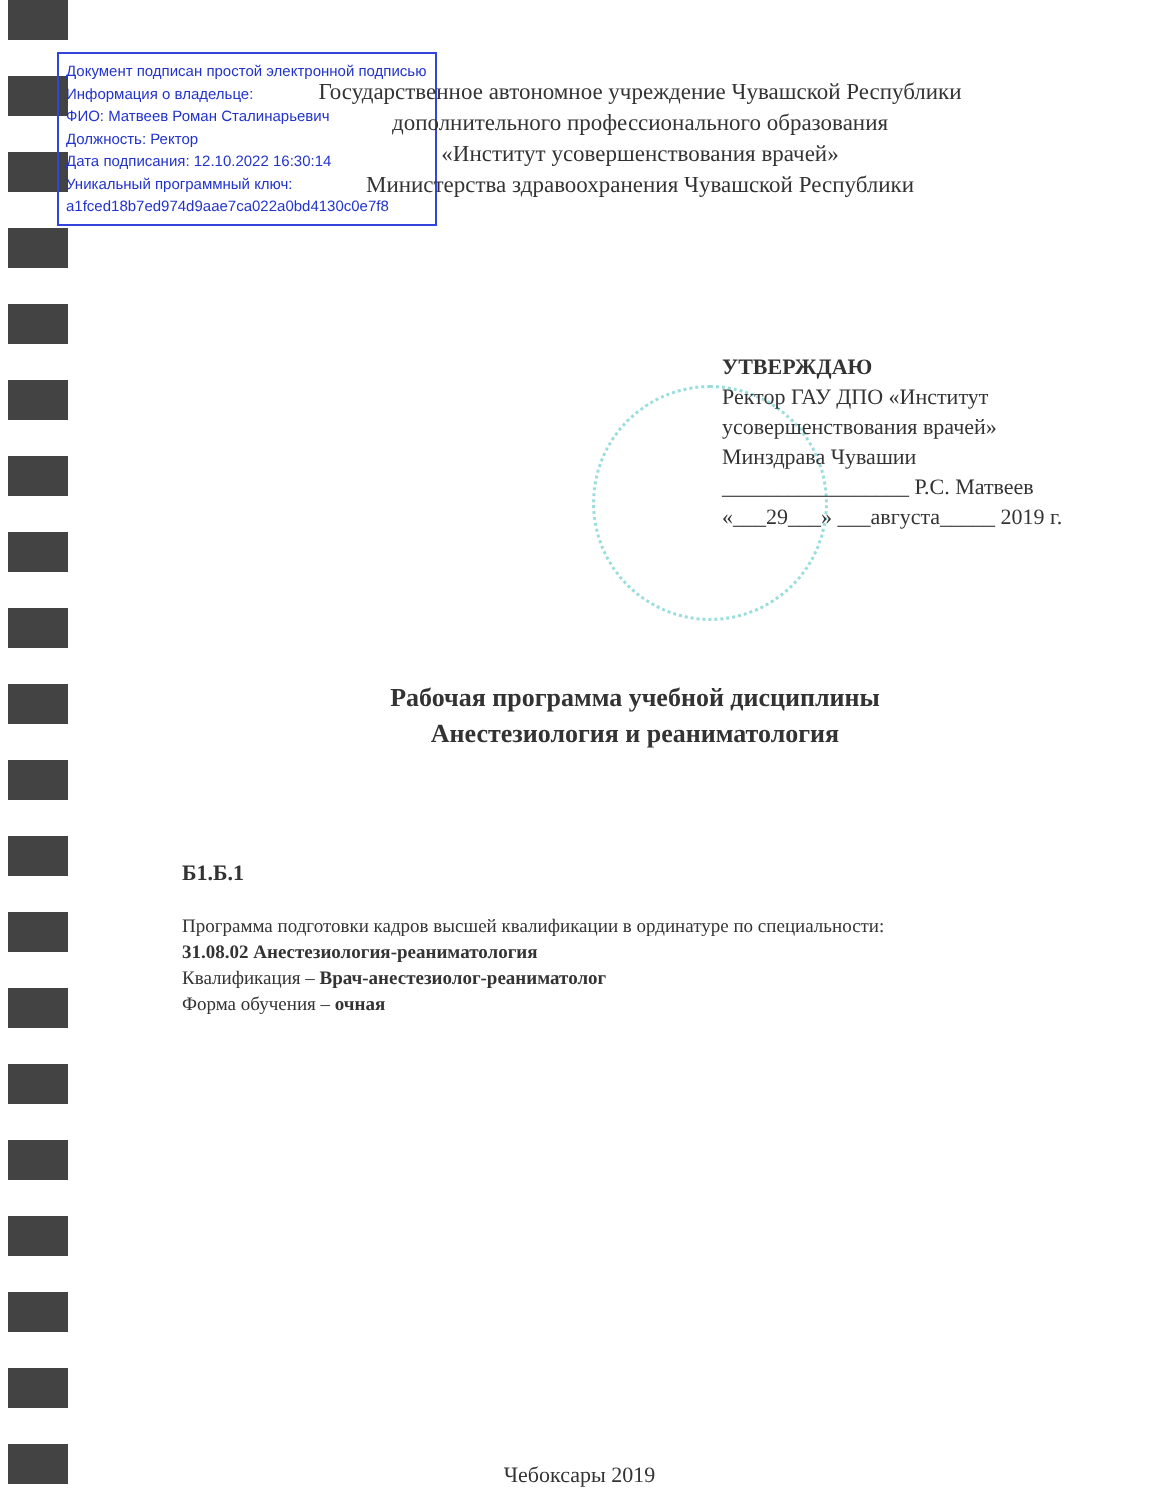Документ подписан простой электронной подписью
Информация о владельце:
ФИО: Матвеев Роман Сталинарьевич
Должность: Ректор
Дата подписания: 12.10.2022 16:30:14
Уникальный программный ключ:
a1fced18b7ed974d9aae7ca022a0bd4130c0e7f8
Государственное автономное учреждение Чувашской Республики
дополнительного профессионального образования
«Институт усовершенствования врачей»
Министерства здравоохранения Чувашской Республики
УТВЕРЖДАЮ
Ректор ГАУ ДПО «Институт
усовершенствования врачей»
Минздрава Чувашии
_________________ Р.С. Матвеев
«___29___» ___августа_____ 2019 г.
Рабочая программа учебной дисциплины
Анестезиология и реаниматология
Б1.Б.1
Программа подготовки кадров высшей квалификации в ординатуре по специальности:
31.08.02 Анестезиология-реаниматология
Квалификация – Врач-анестезиолог-реаниматолог
Форма обучения – очная
Чебоксары 2019